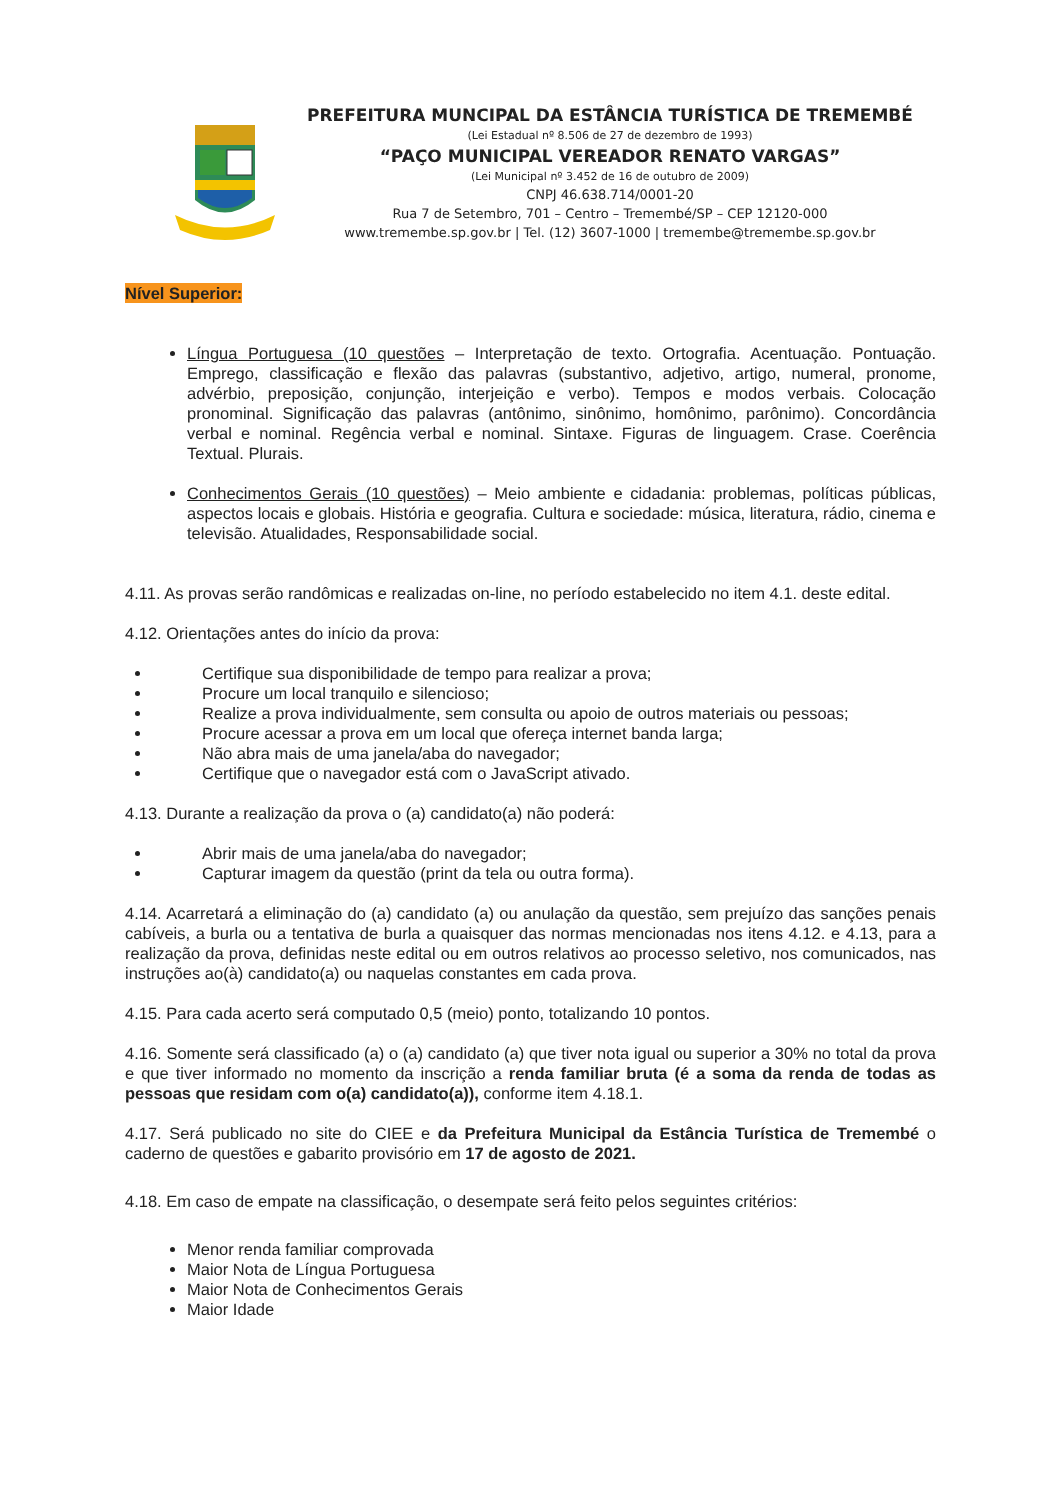PREFEITURA MUNCIPAL DA ESTÂNCIA TURÍSTICA DE TREMEMBÉ
(Lei Estadual nº 8.506 de 27 de dezembro de 1993)
“PAÇO MUNICIPAL VEREADOR RENATO VARGAS”
(Lei Municipal nº 3.452 de 16 de outubro de 2009)
CNPJ 46.638.714/0001-20
Rua 7 de Setembro, 701 – Centro – Tremembé/SP – CEP 12120-000
www.tremembe.sp.gov.br | Tel. (12) 3607-1000 | tremembe@tremembe.sp.gov.br
Nível Superior:
Língua Portuguesa (10 questões – Interpretação de texto. Ortografia. Acentuação. Pontuação. Emprego, classificação e flexão das palavras (substantivo, adjetivo, artigo, numeral, pronome, advérbio, preposição, conjunção, interjeição e verbo). Tempos e modos verbais. Colocação pronominal. Significação das palavras (antônimo, sinônimo, homônimo, parônimo). Concordância verbal e nominal. Regência verbal e nominal. Sintaxe. Figuras de linguagem. Crase. Coerência Textual. Plurais.
Conhecimentos Gerais (10 questões) – Meio ambiente e cidadania: problemas, políticas públicas, aspectos locais e globais. História e geografia. Cultura e sociedade: música, literatura, rádio, cinema e televisão. Atualidades, Responsabilidade social.
4.11. As provas serão randômicas e realizadas on-line, no período estabelecido no item 4.1. deste edital.
4.12. Orientações antes do início da prova:
Certifique sua disponibilidade de tempo para realizar a prova;
Procure um local tranquilo e silencioso;
Realize a prova individualmente, sem consulta ou apoio de outros materiais ou pessoas;
Procure acessar a prova em um local que ofereça internet banda larga;
Não abra mais de uma janela/aba do navegador;
Certifique que o navegador está com o JavaScript ativado.
4.13. Durante a realização da prova o (a) candidato(a) não poderá:
Abrir mais de uma janela/aba do navegador;
Capturar imagem da questão (print da tela ou outra forma).
4.14. Acarretará a eliminação do (a) candidato (a) ou anulação da questão, sem prejuízo das sanções penais cabíveis, a burla ou a tentativa de burla a quaisquer das normas mencionadas nos itens 4.12. e 4.13, para a realização da prova, definidas neste edital ou em outros relativos ao processo seletivo, nos comunicados, nas instruções ao(à) candidato(a) ou naquelas constantes em cada prova.
4.15. Para cada acerto será computado 0,5 (meio) ponto, totalizando 10 pontos.
4.16. Somente será classificado (a) o (a) candidato (a) que tiver nota igual ou superior a 30% no total da prova e que tiver informado no momento da inscrição a renda familiar bruta (é a soma da renda de todas as pessoas que residam com o(a) candidato(a)), conforme item 4.18.1.
4.17. Será publicado no site do CIEE e da Prefeitura Municipal da Estância Turística de Tremembé o caderno de questões e gabarito provisório em 17 de agosto de 2021.
4.18. Em caso de empate na classificação, o desempate será feito pelos seguintes critérios:
Menor renda familiar comprovada
Maior Nota de Língua Portuguesa
Maior Nota de Conhecimentos Gerais
Maior Idade